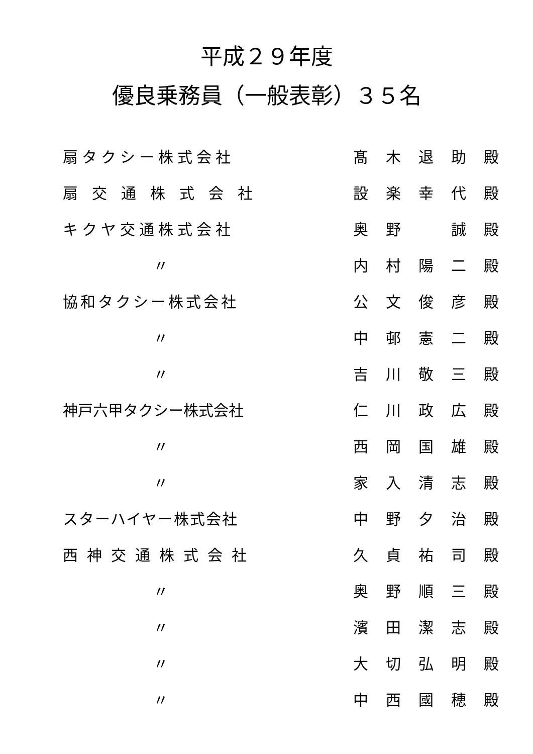平成２９年度
優良乗務員（一般表彰）３５名
| 扇タクシー株式会社 | | 髙 | 木 | 退 | 助 | 殿 |
| 扇交通株式会社 | | 設 | 楽 | 幸 | 代 | 殿 |
| キクヤ交通株式会社 | | 奥 | 野 | | 誠 | 殿 |
| 〃 | | 内 | 村 | 陽 | 二 | 殿 |
| 協和タクシー株式会社 | | 公 | 文 | 俊 | 彦 | 殿 |
| 〃 | | 中 | 邨 | 憲 | 二 | 殿 |
| 〃 | | 吉 | 川 | 敬 | 三 | 殿 |
| 神戸六甲タクシー株式会社 | | 仁 | 川 | 政 | 広 | 殿 |
| 〃 | | 西 | 岡 | 国 | 雄 | 殿 |
| 〃 | | 家 | 入 | 清 | 志 | 殿 |
| スターハイヤー株式会社 | | 中 | 野 | 夕 | 治 | 殿 |
| 西神交通株式会社 | | 久 | 貞 | 祐 | 司 | 殿 |
| 〃 | | 奥 | 野 | 順 | 三 | 殿 |
| 〃 | | 濱 | 田 | 潔 | 志 | 殿 |
| 〃 | | 大 | 切 | 弘 | 明 | 殿 |
| 〃 | | 中 | 西 | 國 | 穂 | 殿 |